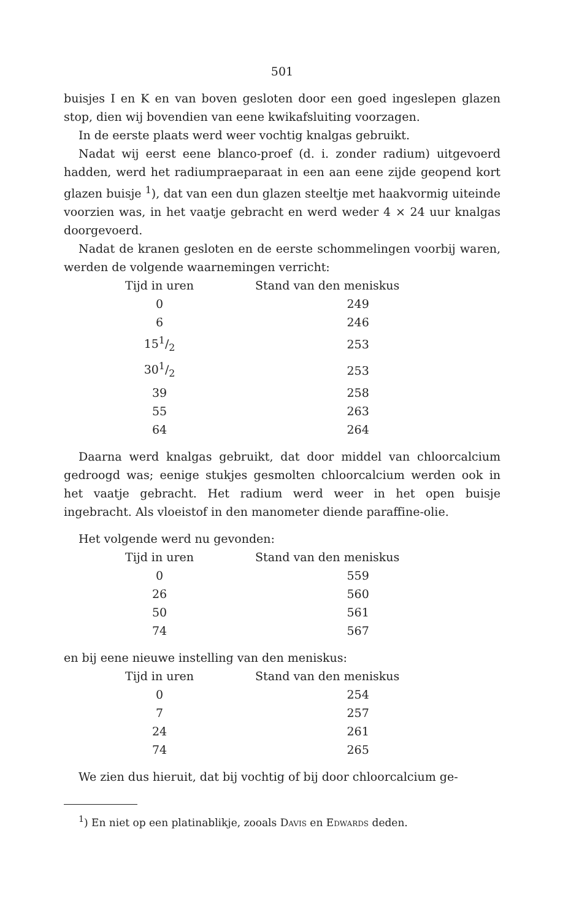501
buisjes I en K en van boven gesloten door een goed ingeslepen glazen stop, dien wij bovendien van eene kwikafsluiting voorzagen.
In de eerste plaats werd weer vochtig knalgas gebruikt.
Nadat wij eerst eene blanco-proef (d. i. zonder radium) uitgevoerd hadden, werd het radiumpraeparaat in een aan eene zijde geopend kort glazen buisje <sup>1</sup>), dat van een dun glazen steeltje met haakvormig uiteinde voorzien was, in het vaatje gebracht en werd weder 4 × 24 uur knalgas doorgevoerd.
Nadat de kranen gesloten en de eerste schommelingen voorbij waren, werden de volgende waarnemingen verricht:
| Tijd in uren | Stand van den meniskus |
| --- | --- |
| 0 | 249 |
| 6 | 246 |
| 151/2 | 253 |
| 301/2 | 253 |
| 39 | 258 |
| 55 | 263 |
| 64 | 264 |
Daarna werd knalgas gebruikt, dat door middel van chloorcalcium gedroogd was; eenige stukjes gesmolten chloorcalcium werden ook in het vaatje gebracht. Het radium werd weer in het open buisje ingebracht. Als vloeistof in den manometer diende paraffine-olie.
Het volgende werd nu gevonden:
| Tijd in uren | Stand van den meniskus |
| --- | --- |
| 0 | 559 |
| 26 | 560 |
| 50 | 561 |
| 74 | 567 |
en bij eene nieuwe instelling van den meniskus:
| Tijd in uren | Stand van den meniskus |
| --- | --- |
| 0 | 254 |
| 7 | 257 |
| 24 | 261 |
| 74 | 265 |
We zien dus hieruit, dat bij vochtig of bij door chloorcalcium ge-
<sup>1</sup>) En niet op een platinablikje, zooals Davis en Edwards deden.